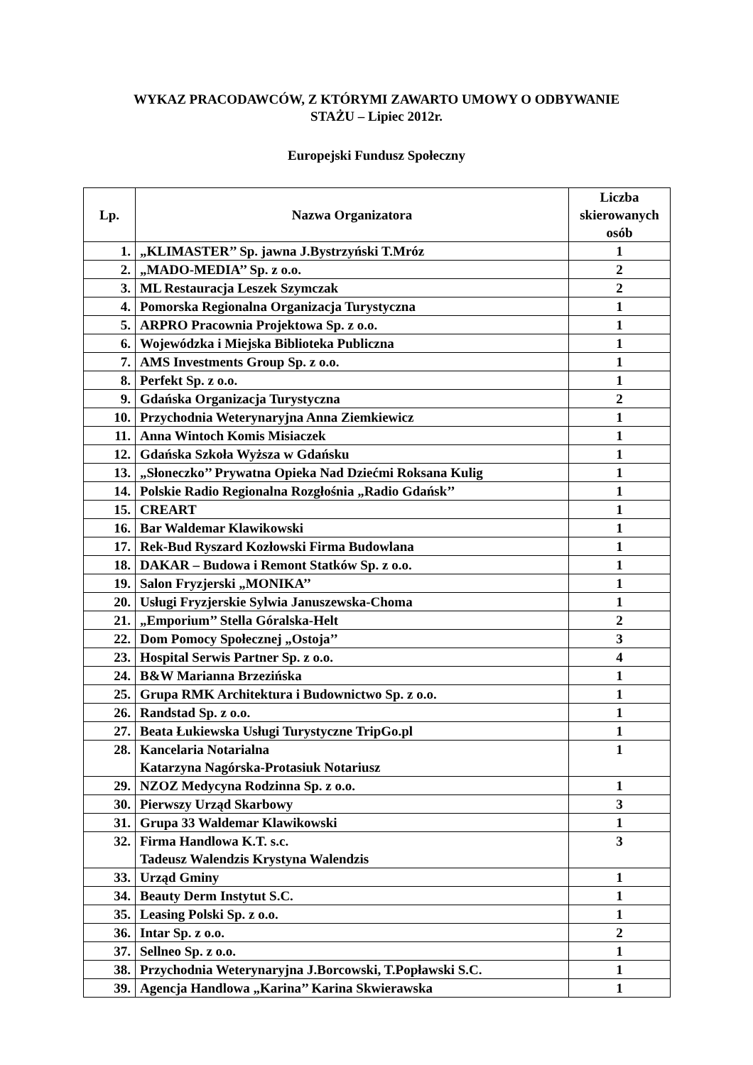WYKAZ PRACODAWCÓW, Z KTÓRYMI ZAWARTO UMOWY O ODBYWANIE
STAŻU – Lipiec 2012r.
Europejski Fundusz Społeczny
| Lp. | Nazwa Organizatora | Liczba skierowanych osób |
| --- | --- | --- |
| 1. | „KLIMASTER’’ Sp. jawna J.Bystrzyński T.Mróz | 1 |
| 2. | „MADO-MEDIA’’ Sp. z o.o. | 2 |
| 3. | ML Restauracja Leszek Szymczak | 2 |
| 4. | Pomorska Regionalna Organizacja Turystyczna | 1 |
| 5. | ARPRO Pracownia Projektowa Sp. z o.o. | 1 |
| 6. | Wojewódzka i Miejska Biblioteka Publiczna | 1 |
| 7. | AMS Investments Group Sp. z o.o. | 1 |
| 8. | Perfekt Sp. z o.o. | 1 |
| 9. | Gdańska Organizacja Turystyczna | 2 |
| 10. | Przychodnia Weterynaryjna Anna Ziemkiewicz | 1 |
| 11. | Anna Wintoch Komis Misiaczek | 1 |
| 12. | Gdańska Szkoła Wyższa w Gdańsku | 1 |
| 13. | „Słoneczko’’ Prywatna Opieka Nad Dziećmi Roksana Kulig | 1 |
| 14. | Polskie Radio Regionalna Rozgłośnia „Radio Gdańsk’’ | 1 |
| 15. | CREART | 1 |
| 16. | Bar Waldemar Klawikowski | 1 |
| 17. | Rek-Bud Ryszard Kozłowski Firma Budowlana | 1 |
| 18. | DAKAR – Budowa i Remont Statków Sp. z o.o. | 1 |
| 19. | Salon Fryzjerski „MONIKA’’ | 1 |
| 20. | Usługi Fryzjerskie Sylwia Januszewska-Choma | 1 |
| 21. | „Emporium’’ Stella Góralska-Helt | 2 |
| 22. | Dom Pomocy Społecznej „Ostoja’’ | 3 |
| 23. | Hospital Serwis Partner Sp. z o.o. | 4 |
| 24. | B&W Marianna Brzezińska | 1 |
| 25. | Grupa RMK Architektura i Budownictwo Sp. z o.o. | 1 |
| 26. | Randstad Sp. z o.o. | 1 |
| 27. | Beata Łukiewska Usługi Turystyczne TripGo.pl | 1 |
| 28. | Kancelaria Notarialna Katarzyna Nagórska-Protasiuk Notariusz | 1 |
| 29. | NZOZ Medycyna Rodzinna Sp. z o.o. | 1 |
| 30. | Pierwszy Urząd Skarbowy | 3 |
| 31. | Grupa 33 Waldemar Klawikowski | 1 |
| 32. | Firma Handlowa K.T. s.c. Tadeusz Walendzis Krystyna Walendzis | 3 |
| 33. | Urząd Gminy | 1 |
| 34. | Beauty Derm Instytut S.C. | 1 |
| 35. | Leasing Polski Sp. z o.o. | 1 |
| 36. | Intar Sp. z o.o. | 2 |
| 37. | Sellneo Sp. z o.o. | 1 |
| 38. | Przychodnia Weterynaryjna J.Borcowski, T.Popławski S.C. | 1 |
| 39. | Agencja Handlowa „Karina’’ Karina Skwierawska | 1 |